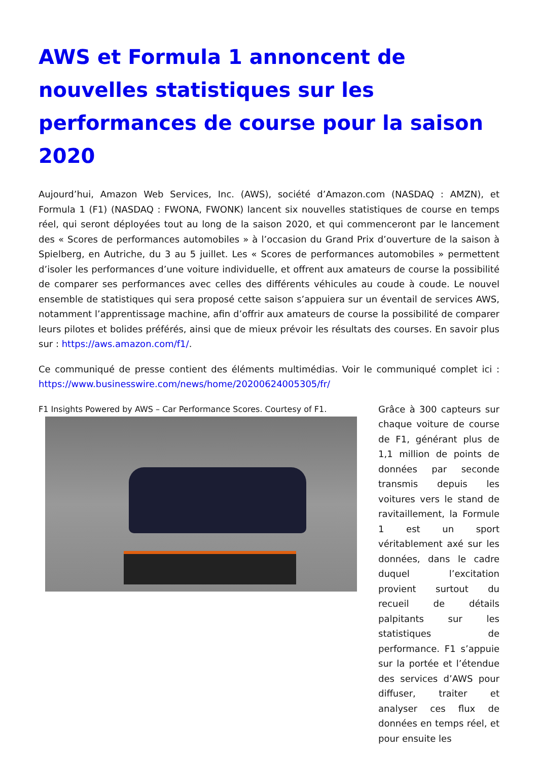AWS et Formula 1 annoncent de nouvelles statistiques sur les performances de course pour la saison 2020
Aujourd’hui, Amazon Web Services, Inc. (AWS), société d’Amazon.com (NASDAQ : AMZN), et Formula 1 (F1) (NASDAQ : FWONA, FWONK) lancent six nouvelles statistiques de course en temps réel, qui seront déployées tout au long de la saison 2020, et qui commenceront par le lancement des « Scores de performances automobiles » à l’occasion du Grand Prix d’ouverture de la saison à Spielberg, en Autriche, du 3 au 5 juillet. Les « Scores de performances automobiles » permettent d’isoler les performances d’une voiture individuelle, et offrent aux amateurs de course la possibilité de comparer ses performances avec celles des différents véhicules au coude à coude. Le nouvel ensemble de statistiques qui sera proposé cette saison s’appuiera sur un éventail de services AWS, notamment l’apprentissage machine, afin d’offrir aux amateurs de course la possibilité de comparer leurs pilotes et bolides préférés, ainsi que de mieux prévoir les résultats des courses. En savoir plus sur : https://aws.amazon.com/f1/.
Ce communiqué de presse contient des éléments multimédias. Voir le communiqué complet ici : https://www.businesswire.com/news/home/20200624005305/fr/
F1 Insights Powered by AWS – Car Performance Scores. Courtesy of F1.
Grâce à 300 capteurs sur chaque voiture de course de F1, générant plus de 1,1 million de points de données par seconde transmis depuis les voitures vers le stand de ravitaillement, la Formule 1 est un sport véritablement axé sur les données, dans le cadre duquel l’excitation provient surtout du recueil de détails palpitants sur les statistiques de performance. F1 s’appuie sur la portée et l’étendue des services d’AWS pour diffuser, traiter et analyser ces flux de données en temps réel, et pour ensuite les